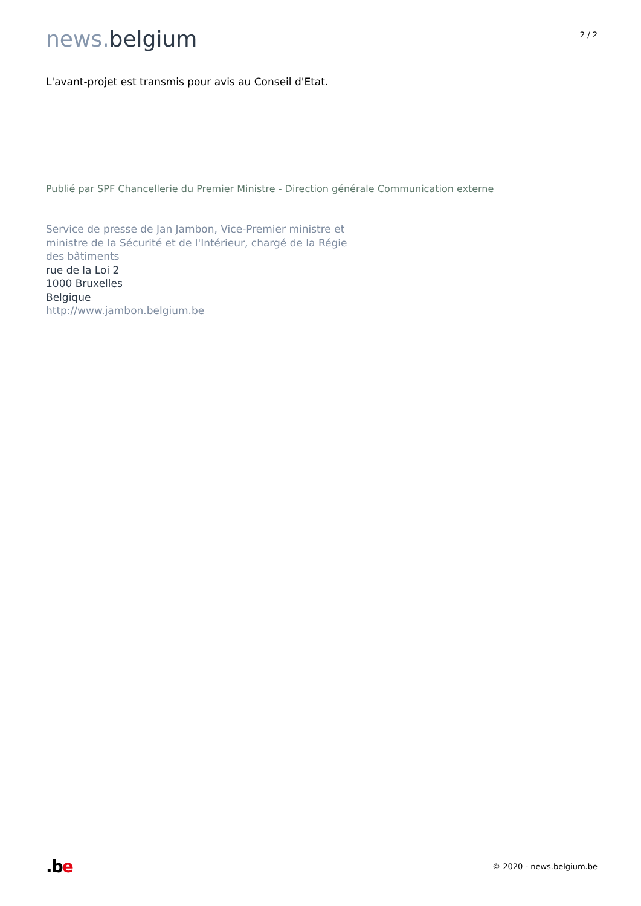news. belgium
2 / 2
L'avant-projet est transmis pour avis au Conseil d'Etat.
Publié par SPF Chancellerie du Premier Ministre - Direction générale Communication externe
Service de presse de Jan Jambon, Vice-Premier ministre et ministre de la Sécurité et de l'Intérieur, chargé de la Régie des bâtiments
rue de la Loi 2
1000 Bruxelles
Belgique
http://www.jambon.belgium.be
.be
© 2020 - news.belgium.be